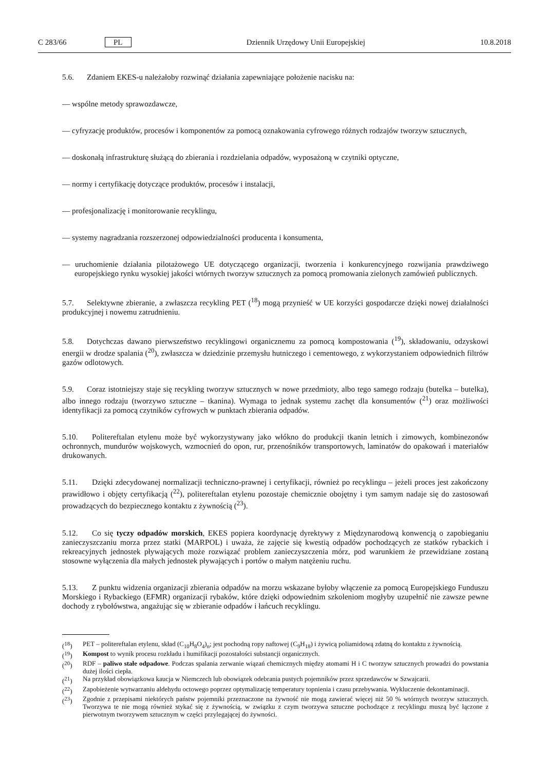C 283/66 PL Dziennik Urzędowy Unii Europejskiej 10.8.2018
5.6. Zdaniem EKES-u należałoby rozwinąć działania zapewniające położenie nacisku na:
— wspólne metody sprawozdawcze,
— cyfryzację produktów, procesów i komponentów za pomocą oznakowania cyfrowego różnych rodzajów tworzyw sztucznych,
— doskonałą infrastrukturę służącą do zbierania i rozdzielania odpadów, wyposażoną w czytniki optyczne,
— normy i certyfikację dotyczące produktów, procesów i instalacji,
— profesjonalizację i monitorowanie recyklingu,
— systemy nagradzania rozszerzonej odpowiedzialności producenta i konsumenta,
— uruchomienie działania pilotażowego UE dotyczącego organizacji, tworzenia i konkurencyjnego rozwijania prawdziwego europejskiego rynku wysokiej jakości wtórnych tworzyw sztucznych za pomocą promowania zielonych zamówień publicznych.
5.7. Selektywne zbieranie, a zwłaszcza recykling PET (<sup>18</sup>) mogą przynieść w UE korzyści gospodarcze dzięki nowej działalności produkcyjnej i nowemu zatrudnieniu.
5.8. Dotychczas dawano pierwszeństwo recyklingowi organicznemu za pomocą kompostowania (<sup>19</sup>), składowaniu, odzyskowi energii w drodze spalania (<sup>20</sup>), zwłaszcza w dziedzinie przemysłu hutniczego i cementowego, z wykorzystaniem odpowiednich filtrów gazów odlotowych.
5.9. Coraz istotniejszy staje się recykling tworzyw sztucznych w nowe przedmioty, albo tego samego rodzaju (butelka – butelka), albo innego rodzaju (tworzywo sztuczne – tkanina). Wymaga to jednak systemu zachęt dla konsumentów (<sup>21</sup>) oraz możliwości identyfikacji za pomocą czytników cyfrowych w punktach zbierania odpadów.
5.10. Politereftalan etylenu może być wykorzystywany jako włókno do produkcji tkanin letnich i zimowych, kombinezonów ochronnych, mundurów wojskowych, wzmocnień do opon, rur, przenośników transportowych, laminatów do opakowań i materiałów drukowanych.
5.11. Dzięki zdecydowanej normalizacji techniczno-prawnej i certyfikacji, również po recyklingu – jeżeli proces jest zakończony prawidłowo i objęty certyfikacją (<sup>22</sup>), politereftalan etylenu pozostaje chemicznie obojętny i tym samym nadaje się do zastosowań prowadzących do bezpiecznego kontaktu z żywnością (<sup>23</sup>).
5.12. Co się tyczy odpadów morskich, EKES popiera koordynację dyrektywy z Międzynarodową konwencją o zapobieganiu zanieczyszczaniu morza przez statki (MARPOL) i uważa, że zajęcie się kwestią odpadów pochodzących ze statków rybackich i rekreacyjnych jednostek pływających może rozwiązać problem zanieczyszczenia mórz, pod warunkiem że przewidziane zostaną stosowne wyłączenia dla małych jednostek pływających i portów o małym natężeniu ruchu.
5.13. Z punktu widzenia organizacji zbierania odpadów na morzu wskazane byłoby włączenie za pomocą Europejskiego Funduszu Morskiego i Rybackiego (EFMR) organizacji rybaków, które dzięki odpowiednim szkoleniom mogłyby uzupełnić nie zawsze pewne dochody z rybołówstwa, angażując się w zbieranie odpadów i łańcuch recyklingu.
(<sup>18</sup>) PET – politereftalan etylenu, skład (C<sub>10</sub>H<sub>8</sub>O<sub>4</sub>)<sub>n</sub>; jest pochodną ropy naftowej (C<sub>9</sub>H<sub>18</sub>) i żywicą poliamidową zdatną do kontaktu z żywnością.
(<sup>19</sup>) Kompost to wynik procesu rozkładu i humifikacji pozostałości substancji organicznych.
(<sup>20</sup>) RDF – paliwo stałe odpadowe. Podczas spalania zerwanie wiązań chemicznych między atomami H i C tworzyw sztucznych prowadzi do powstania dużej ilości ciepła.
(<sup>21</sup>) Na przykład obowiązkowa kaucja w Niemczech lub obowiązek odebrania pustych pojemników przez sprzedawców w Szwajcarii.
(<sup>22</sup>) Zapobieżenie wytwarzaniu aldehydu octowego poprzez optymalizację temperatury topnienia i czasu przebywania. Wykluczenie dekontaminacji.
(<sup>23</sup>) Zgodnie z przepisami niektórych państw pojemniki przeznaczone na żywność nie mogą zawierać więcej niż 50 % wtórnych tworzyw sztucznych. Tworzywa te nie mogą również stykać się z żywnością, w związku z czym tworzywa sztuczne pochodzące z recyklingu muszą być łączone z pierwotnym tworzywem sztucznym w części przylegającej do żywności.